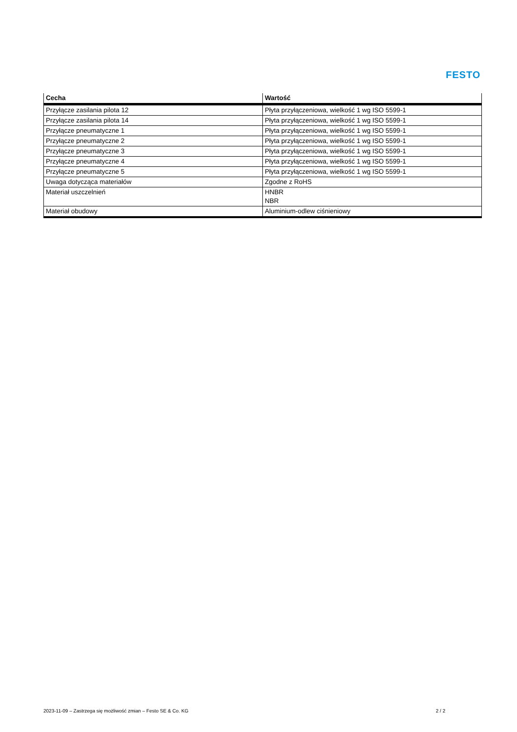FESTO
| Cecha | Wartość |
| --- | --- |
| Przyłącze zasilania pilota 12 | Płyta przyłączeniowa, wielkość 1 wg ISO 5599-1 |
| Przyłącze zasilania pilota 14 | Płyta przyłączeniowa, wielkość 1 wg ISO 5599-1 |
| Przyłącze pneumatyczne 1 | Płyta przyłączeniowa, wielkość 1 wg ISO 5599-1 |
| Przyłącze pneumatyczne 2 | Płyta przyłączeniowa, wielkość 1 wg ISO 5599-1 |
| Przyłącze pneumatyczne 3 | Płyta przyłączeniowa, wielkość 1 wg ISO 5599-1 |
| Przyłącze pneumatyczne 4 | Płyta przyłączeniowa, wielkość 1 wg ISO 5599-1 |
| Przyłącze pneumatyczne 5 | Płyta przyłączeniowa, wielkość 1 wg ISO 5599-1 |
| Uwaga dotycząca materiałów | Zgodne z RoHS |
| Materiał uszczelnień | HNBR NBR |
| Materiał obudowy | Aluminium-odlew ciśnieniowy |
2023-11-09 – Zastrzega się możliwość zmian – Festo SE & Co. KG 2 / 2